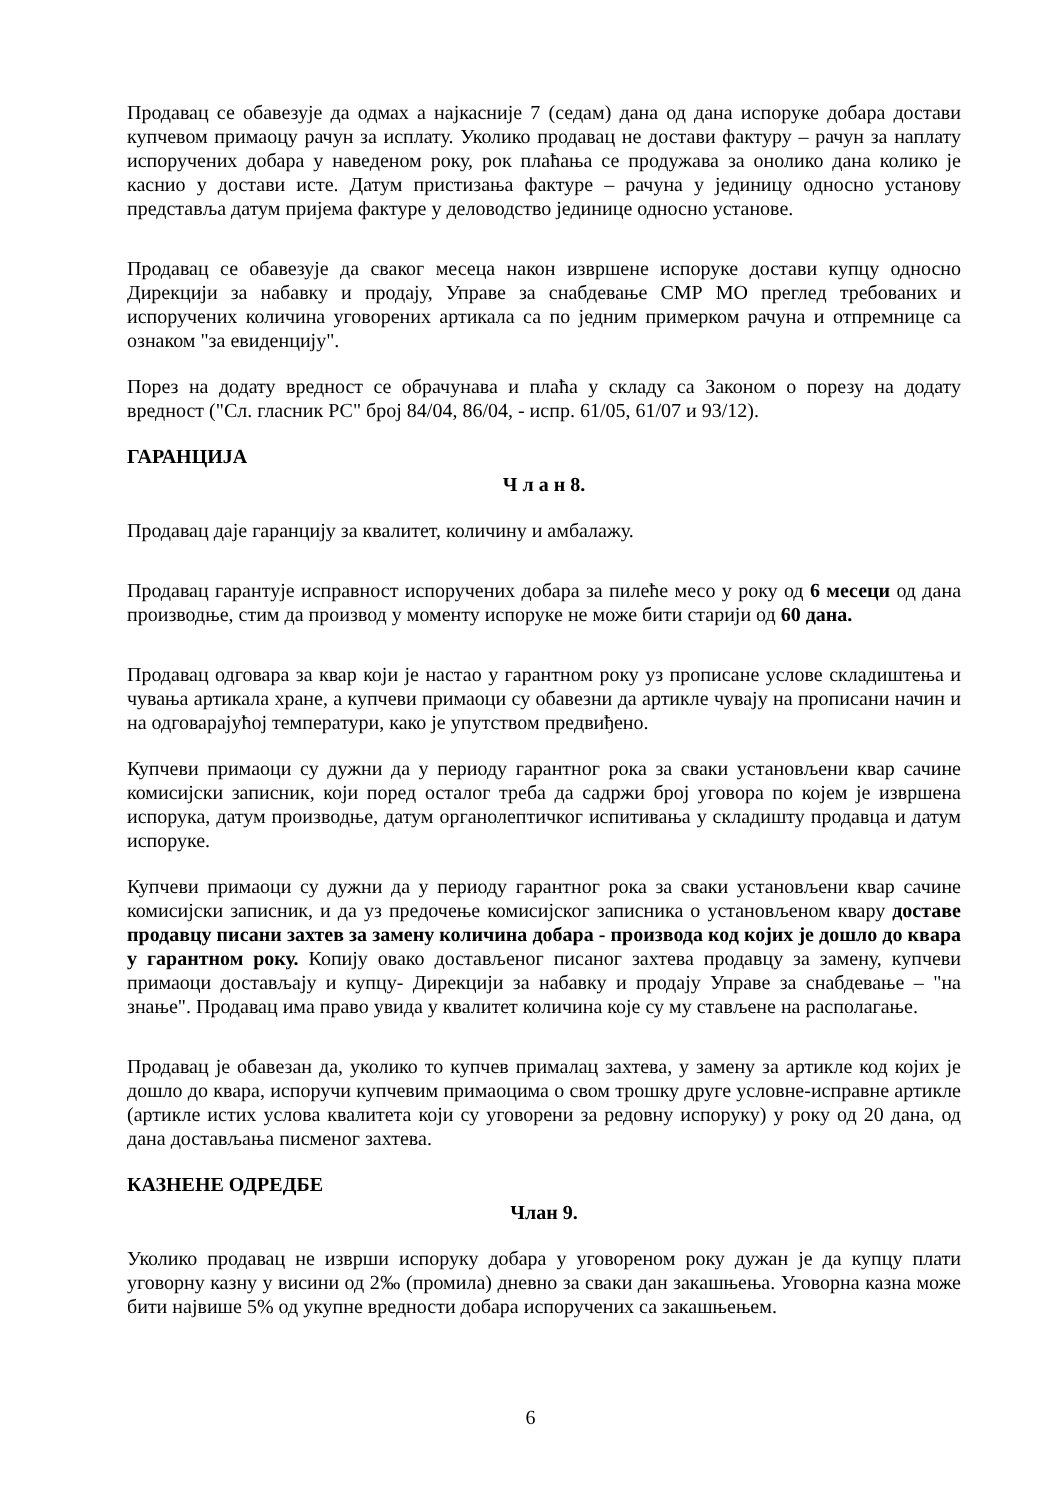Продавац се обавезује да одмах а најкасније 7 (седам) дана од дана испоруке добара достави купчевом примаоцу рачун за исплату. Уколико продавац не достави фактуру – рачун за наплату испоручених добара у наведеном року, рок плаћања се продужава за онолико дана колико је каснио у достави исте. Датум пристизања фактуре – рачуна у јединицу односно установу представља датум пријема фактуре у деловодство јединице односно установе.
Продавац се обавезује да сваког месеца након извршене испоруке достави купцу односно Дирекцији за набавку и продају, Управе за снабдевање СМР МО преглед требованих и испоручених количина уговорених артикала са по једним примерком рачуна и отпремнице са ознаком "за евиденцију".
Порез на додату вредност се обрачунава и плаћа у складу са Законом о порезу на додату вредност ("Сл. гласник РС" број 84/04, 86/04, - испр. 61/05, 61/07 и 93/12).
ГАРАНЦИЈА
Ч л а н 8.
Продавац даје гаранцију за квалитет, количину и амбалажу.
Продавац гарантује исправност испоручених добара за пилеће месо у року од 6 месеци од дана производње, стим да производ у моменту испоруке не може бити старији од 60 дана.
Продавац одговара за квар који је настао у гарантном року уз прописане услове складиштења и чувања артикала хране, а купчеви примаоци су обавезни да артикле чувају на прописани начин и на одговарајућој температури, како је упутством предвиђено.
Купчеви примаоци су дужни да у периоду гарантног рока за сваки установљени квар сачине комисијски записник, који поред осталог треба да садржи број уговора по којем је извршена испорука, датум производње, датум органолептичког испитивања у складишту продавца и датум испоруке.
Купчеви примаоци су дужни да у периоду гарантног рока за сваки установљени квар сачине комисијски записник, и да уз предочење комисијског записника о установљеном квару доставе продавцу писани захтев за замену количина добара - производа код којих је дошло до квара у гарантном року. Копију овако достављеног писаног захтева продавцу за замену, купчеви примаоци достављају и купцу- Дирекцији за набавку и продају Управе за снабдевање – "на знање". Продавац има право увида у квалитет количина које су му стављене на располагање.
Продавац је обавезан да, уколико то купчев прималац захтева, у замену за артикле код којих је дошло до квара, испоручи купчевим примаоцима о свом трошку друге условне-исправне артикле (артикле истих услова квалитета који су уговорени за редовну испоруку) у року од 20 дана, од дана достављања писменог захтева.
КАЗНЕНЕ ОДРЕДБЕ
Члан 9.
Уколико продавац не изврши испоруку добара у уговореном року дужан је да купцу плати уговорну казну у висини од 2‰ (промила) дневно за сваки дан закашњења. Уговорна казна може бити највише 5% од укупне вредности добара испоручених са закашњењем.
6